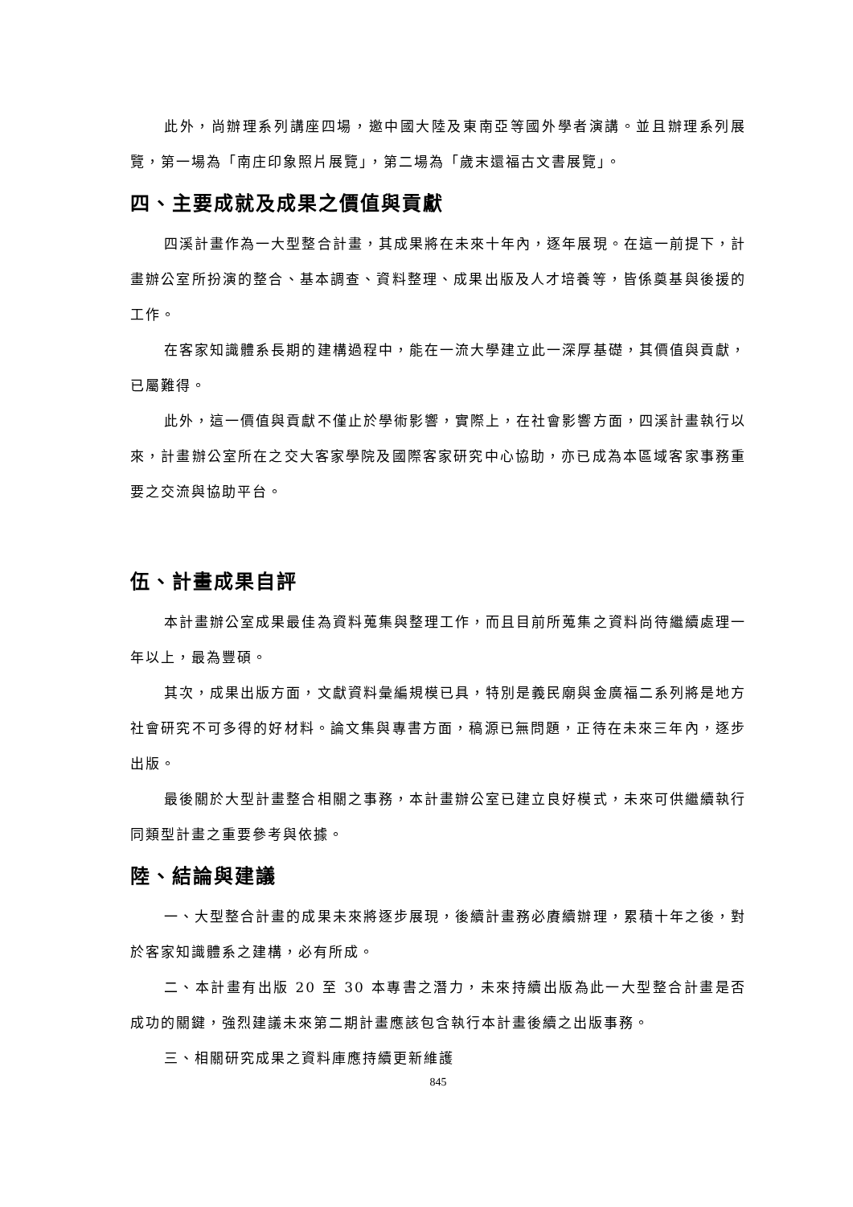此外，尚辦理系列講座四場，邀中國大陸及東南亞等國外學者演講。並且辦理系列展覽，第一場為「南庄印象照片展覽」，第二場為「歲末還福古文書展覽」。
四、主要成就及成果之價值與貢獻
四溪計畫作為一大型整合計畫，其成果將在未來十年內，逐年展現。在這一前提下，計畫辦公室所扮演的整合、基本調查、資料整理、成果出版及人才培養等，皆係奠基與後援的工作。
在客家知識體系長期的建構過程中，能在一流大學建立此一深厚基礎，其價值與貢獻，已屬難得。
此外，這一價值與貢獻不僅止於學術影響，實際上，在社會影響方面，四溪計畫執行以來，計畫辦公室所在之交大客家學院及國際客家研究中心協助，亦已成為本區域客家事務重要之交流與協助平台。
伍、計畫成果自評
本計畫辦公室成果最佳為資料蒐集與整理工作，而且目前所蒐集之資料尚待繼續處理一年以上，最為豐碩。
其次，成果出版方面，文獻資料彙編規模已具，特別是義民廟與金廣福二系列將是地方社會研究不可多得的好材料。論文集與專書方面，稿源已無問題，正待在未來三年內，逐步出版。
最後關於大型計畫整合相關之事務，本計畫辦公室已建立良好模式，未來可供繼續執行同類型計畫之重要參考與依據。
陸、結論與建議
一、大型整合計畫的成果未來將逐步展現，後續計畫務必賡續辦理，累積十年之後，對於客家知識體系之建構，必有所成。
二、本計畫有出版 20 至 30 本專書之潛力，未來持續出版為此一大型整合計畫是否成功的關鍵，強烈建議未來第二期計畫應該包含執行本計畫後續之出版事務。
三、相關研究成果之資料庫應持續更新維護
845